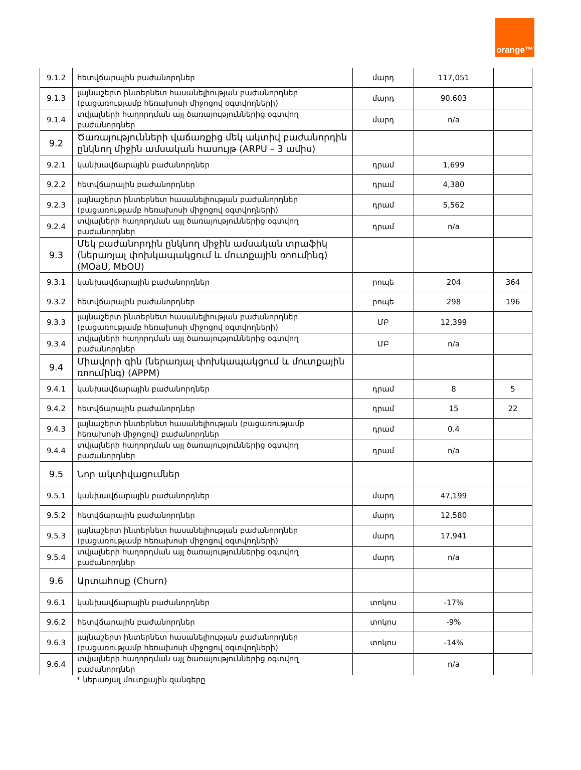orange™
| 9.1.2 | հետվճարային բաժանորդներ | մարդ | 117,051 | |
| 9.1.3 | լայնաշերտ ինտերնետ հասանելիության բաժանորդներ (բացառությամբ հեռախոսի միջոցով օգտվողների) | մարդ | 90,603 | |
| 9.1.4 | տվյալների հաղորդման այլ ծառայություններից օգտվող բաժանորդներ | մարդ | n/a | |
| 9.2 | Ծառայությունների վաճառքից մեկ ակտիվ բաժանորդին ընկնող միջին ամսական հասույթ (ARPU – 3 ամիս) | | | |
| 9.2.1 | կանխավճարային բաժանորդներ | դրամ | 1,699 | |
| 9.2.2 | հետվճարային բաժանորդներ | դրամ | 4,380 | |
| 9.2.3 | լայնաշերտ ինտերնետ հասանելիության բաժանորդներ (բացառությամբ հեռախոսի միջոցով օգտվողների) | դրամ | 5,562 | |
| 9.2.4 | տվյալների հաղորդման այլ ծառայություններից օգտվող բաժանորդներ | դրամ | n/a | |
| 9.3 | Մեկ բաժանորդին ընկնող միջին ամսական տրաֆիկ (ներառյալ փոխկապակցում և մուտքային ռոումինգ) (MOaU, MbOU) | | | |
| 9.3.1 | կանխավճարային բաժանորդներ | րոպե | 204 | 364 |
| 9.3.2 | հետվճարային բաժանորդներ | րոպե | 298 | 196 |
| 9.3.3 | լայնաշերտ ինտերնետ հասանելիության բաժանորդներ (բացառությամբ հեռախոսի միջոցով օգտվողների) | ՄԲ | 12,399 | |
| 9.3.4 | տվյալների հաղորդման այլ ծառայություններից օգտվող բաժանորդներ | ՄԲ | n/a | |
| 9.4 | Միավորի գին (ներառյալ փոխկապակցում և մուտքային ռոումինգ) (APPM) | | | |
| 9.4.1 | կանխավճարային բաժանորդներ | դրամ | 8 | 5 |
| 9.4.2 | հետվճարային բաժանորդներ | դրամ | 15 | 22 |
| 9.4.3 | լայնաշերտ ինտերնետ հասանելիության (բացառությամբ հեռախոսի միջոցով) բաժանորդներ | դրամ | 0.4 | |
| 9.4.4 | տվյալների հաղորդման այլ ծառայություններից օգտվող բաժանորդներ | դրամ | n/a | |
| 9.5 | Նոր ակտիվացումներ | | | |
| 9.5.1 | կանխավճարային բաժանորդներ | մարդ | 47,199 | |
| 9.5.2 | հետվճարային բաժանորդներ | մարդ | 12,580 | |
| 9.5.3 | լայնաշերտ ինտերնետ հասանելիության բաժանորդներ (բացառությամբ հեռախոսի միջոցով օգտվողների) | մարդ | 17,941 | |
| 9.5.4 | տվյալների հաղորդման այլ ծառայություններից օգտվող բաժանորդներ | մարդ | n/a | |
| 9.6 | Արտահոսք (Churn) | | | |
| 9.6.1 | կանխավճարային բաժանորդներ | տոկոս | -17% | |
| 9.6.2 | հետվճարային բաժանորդներ | տոկոս | -9% | |
| 9.6.3 | լայնաշերտ ինտերնետ հասանելիության բաժանորդներ (բացառությամբ հեռախոսի միջոցով օգտվողների) | տոկոս | -14% | |
| 9.6.4 | տվյալների հաղորդման այլ ծառայություններից օգտվող բաժանորդներ | | n/a | |
* ներառյալ մուտքային զանգերը